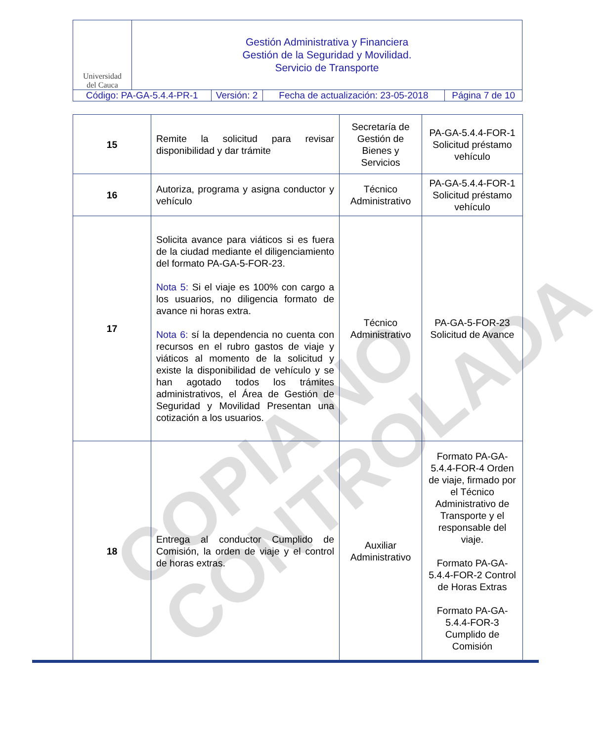| Universidad del Cauca | Gestión Administrativa y Financiera Gestión de la Seguridad y Movilidad. Servicio de Transporte | | | |
| Código: PA-GA-5.4.4-PR-1 | | Versión: 2 | Fecha de actualización: 23-05-2018 | Página 7 de 10 |
| 15 | Remite la solicitud para revisar disponibilidad y dar trámite | Secretaría de Gestión de Bienes y Servicios | PA-GA-5.4.4-FOR-1 Solicitud préstamo vehículo |
| 16 | Autoriza, programa y asigna conductor y vehículo | Técnico Administrativo | PA-GA-5.4.4-FOR-1 Solicitud préstamo vehículo |
| 17 | Solicita avance para viáticos si es fuera de la ciudad mediante el diligenciamiento del formato PA-GA-5-FOR-23. Nota 5: Si el viaje es 100% con cargo a los usuarios, no diligencia formato de avance ni horas extra. Nota 6: sí la dependencia no cuenta con recursos en el rubro gastos de viaje y viáticos al momento de la solicitud y existe la disponibilidad de vehículo y se han agotado todos los trámites administrativos, el Área de Gestión de Seguridad y Movilidad Presentan una cotización a los usuarios. | Técnico Administrativo | PA-GA-5-FOR-23 Solicitud de Avance |
| 18 | Entrega al conductor Cumplido de Comisión, la orden de viaje y el control de horas extras. | Auxiliar Administrativo | Formato PA-GA-5.4.4-FOR-4 Orden de viaje, firmado por el Técnico Administrativo de Transporte y el responsable del viaje. Formato PA-GA-5.4.4-FOR-2 Control de Horas Extras Formato PA-GA-5.4.4-FOR-3 Cumplido de Comisión |
COPIA NO
CONTROLADA